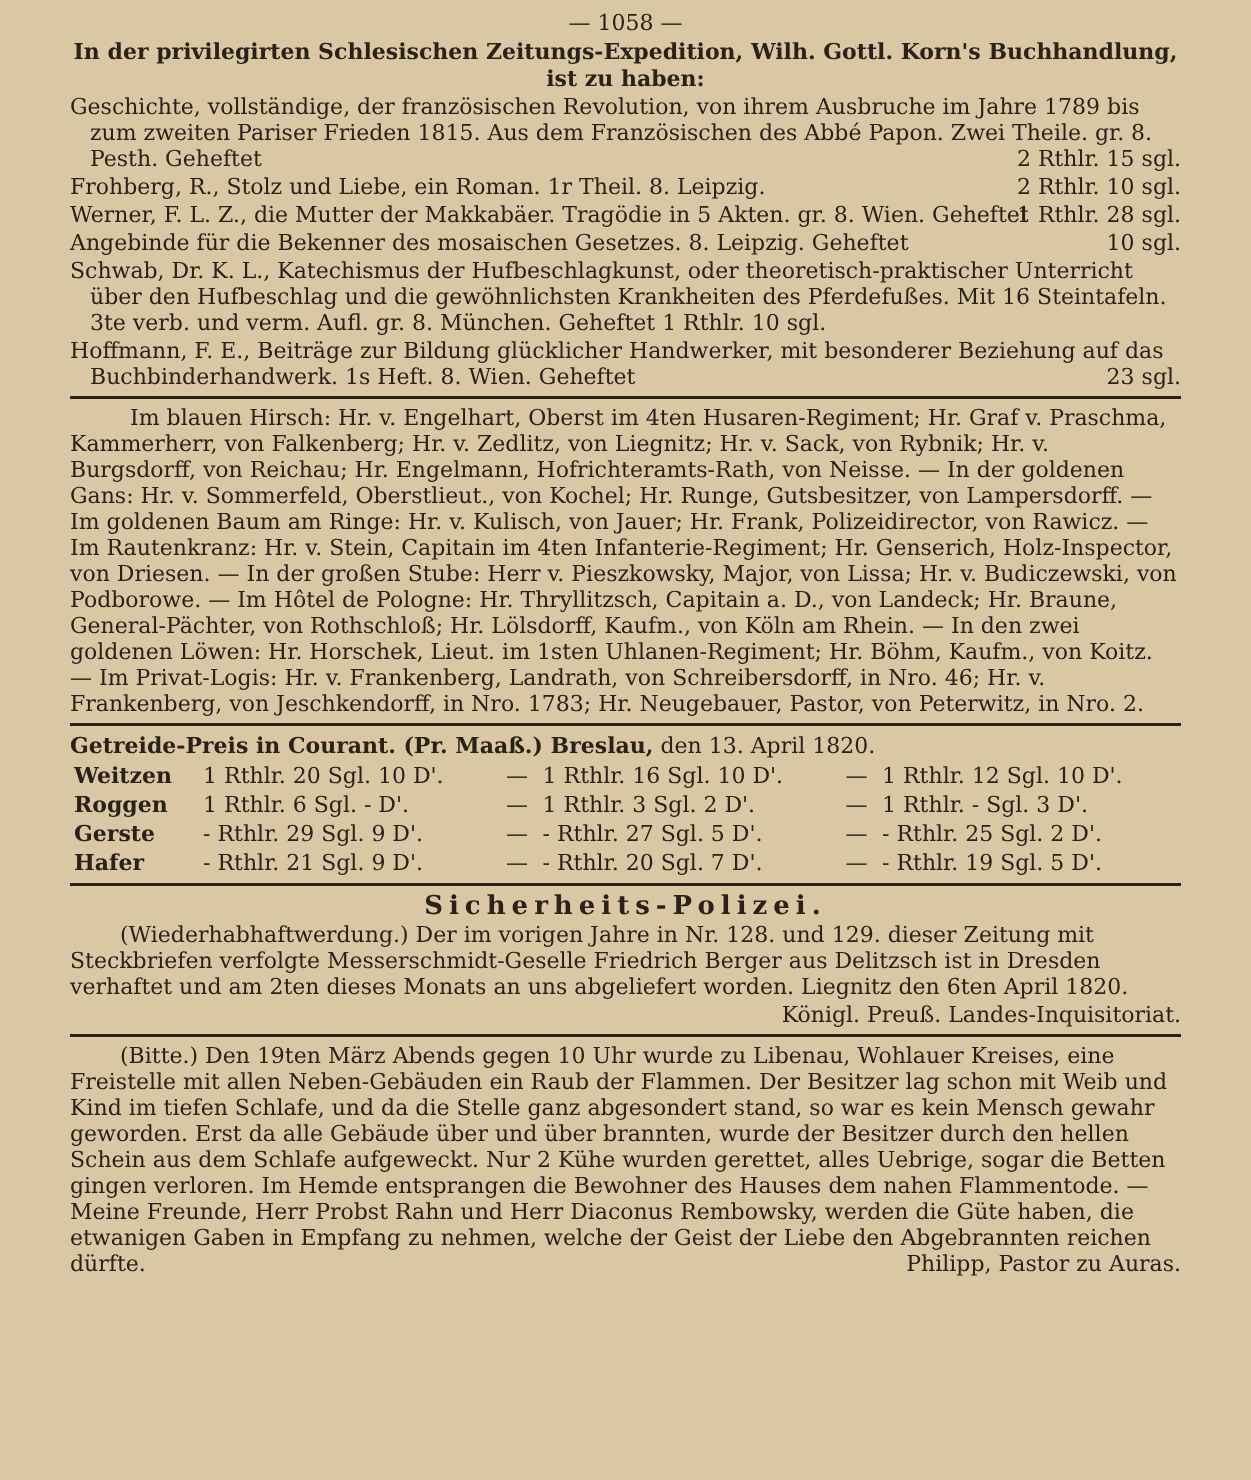— 1058 —
In der privilegirten Schlesischen Zeitungs-Expedition, Wilh. Gottl. Korn's Buchhandlung, ist zu haben:
Geschichte, vollständige, der französischen Revolution, von ihrem Ausbruche im Jahre 1789 bis zum zweiten Pariser Frieden 1815. Aus dem Französischen des Abbé Papon. Zwei Theile. gr. 8. Pesth. Geheftet 2 Rthlr. 15 sgl.
Frohberg, R., Stolz und Liebe, ein Roman. 1r Theil. 8. Leipzig. 2 Rthlr. 10 sgl.
Werner, F. L. Z., die Mutter der Makkabäer. Tragödie in 5 Akten. gr. 8. Wien. Geheftet 1 Rthlr. 28 sgl.
Angebinde für die Bekenner des mosaischen Gesetzes. 8. Leipzig. Geheftet 10 sgl.
Schwab, Dr. K. L., Katechismus der Hufbeschlagkunst, oder theoretisch-praktischer Unterricht über den Hufbeschlag und die gewöhnlichsten Krankheiten des Pferdefußes. Mit 16 Steintafeln. 3te verb. und verm. Aufl. gr. 8. München. Geheftet 1 Rthlr. 10 sgl.
Hoffmann, F. E., Beiträge zur Bildung glücklicher Handwerker, mit besonderer Beziehung auf das Buchbinderhandwerk. 1s Heft. 8. Wien. Geheftet 23 sgl.
Im blauen Hirsch: Hr. v. Engelhart, Oberst im 4ten Husaren-Regiment; Hr. Graf v. Praschma, Kammerherr, von Falkenberg; Hr. v. Zedlitz, von Liegnitz; Hr. v. Sack, von Rybnik; Hr. v. Burgsdorff, von Reichau; Hr. Engelmann, Hofrichteramts-Rath, von Neisse. — In der goldenen Gans: Hr. v. Sommerfeld, Oberstlieut., von Kochel; Hr. Runge, Gutsbesitzer, von Lampersdorff. — Im goldenen Baum am Ringe: Hr. v. Kulisch, von Jauer; Hr. Frank, Polizeidirector, von Rawicz. — Im Rautenkranz: Hr. v. Stein, Capitain im 4ten Infanterie-Regiment; Hr. Genserich, Holz-Inspector, von Driesen. — In der großen Stube: Herr v. Pieszkowsky, Major, von Lissa; Hr. v. Budiczewski, von Podborowe. — Im Hôtel de Pologne: Hr. Thryllitzsch, Capitain a. D., von Landeck; Hr. Braune, General-Pächter, von Rothschloß; Hr. Lölsdorff, Kaufm., von Köln am Rhein. — In den zwei goldenen Löwen: Hr. Horschek, Lieut. im 1sten Uhlanen-Regiment; Hr. Böhm, Kaufm., von Koitz. — Im Privat-Logis: Hr. v. Frankenberg, Landrath, von Schreibersdorff, in Nro. 46; Hr. v. Frankenberg, von Jeschkendorff, in Nro. 1783; Hr. Neugebauer, Pastor, von Peterwitz, in Nro. 2.
Getreide-Preis in Courant. (Pr. Maaß.) Breslau, den 13. April 1820.
| Weitzen | 1 Rthlr. 20 Sgl. 10 D'. | — | 1 Rthlr. 16 Sgl. 10 D'. | — | 1 Rthlr. 12 Sgl. 10 D'. |
| Roggen | 1 Rthlr. 6 Sgl. - D'. | — | 1 Rthlr. 3 Sgl. 2 D'. | — | 1 Rthlr. - Sgl. 3 D'. |
| Gerste | - Rthlr. 29 Sgl. 9 D'. | — | - Rthlr. 27 Sgl. 5 D'. | — | - Rthlr. 25 Sgl. 2 D'. |
| Hafer | - Rthlr. 21 Sgl. 9 D'. | — | - Rthlr. 20 Sgl. 7 D'. | — | - Rthlr. 19 Sgl. 5 D'. |
Sicherheits-Polizei.
(Wiederhabhaftwerdung.) Der im vorigen Jahre in Nr. 128. und 129. dieser Zeitung mit Steckbriefen verfolgte Messerschmidt-Geselle Friedrich Berger aus Delitzsch ist in Dresden verhaftet und am 2ten dieses Monats an uns abgeliefert worden. Liegnitz den 6ten April 1820.
Königl. Preuß. Landes-Inquisitoriat.
(Bitte.) Den 19ten März Abends gegen 10 Uhr wurde zu Libenau, Wohlauer Kreises, eine Freistelle mit allen Neben-Gebäuden ein Raub der Flammen. Der Besitzer lag schon mit Weib und Kind im tiefen Schlafe, und da die Stelle ganz abgesondert stand, so war es kein Mensch gewahr geworden. Erst da alle Gebäude über und über brannten, wurde der Besitzer durch den hellen Schein aus dem Schlafe aufgeweckt. Nur 2 Kühe wurden gerettet, alles Uebrige, sogar die Betten gingen verloren. Im Hemde entsprangen die Bewohner des Hauses dem nahen Flammentode. — Meine Freunde, Herr Probst Rahn und Herr Diaconus Rembowsky, werden die Güte haben, die etwanigen Gaben in Empfang zu nehmen, welche der Geist der Liebe den Abgebrannten reichen dürfte. Philipp, Pastor zu Auras.